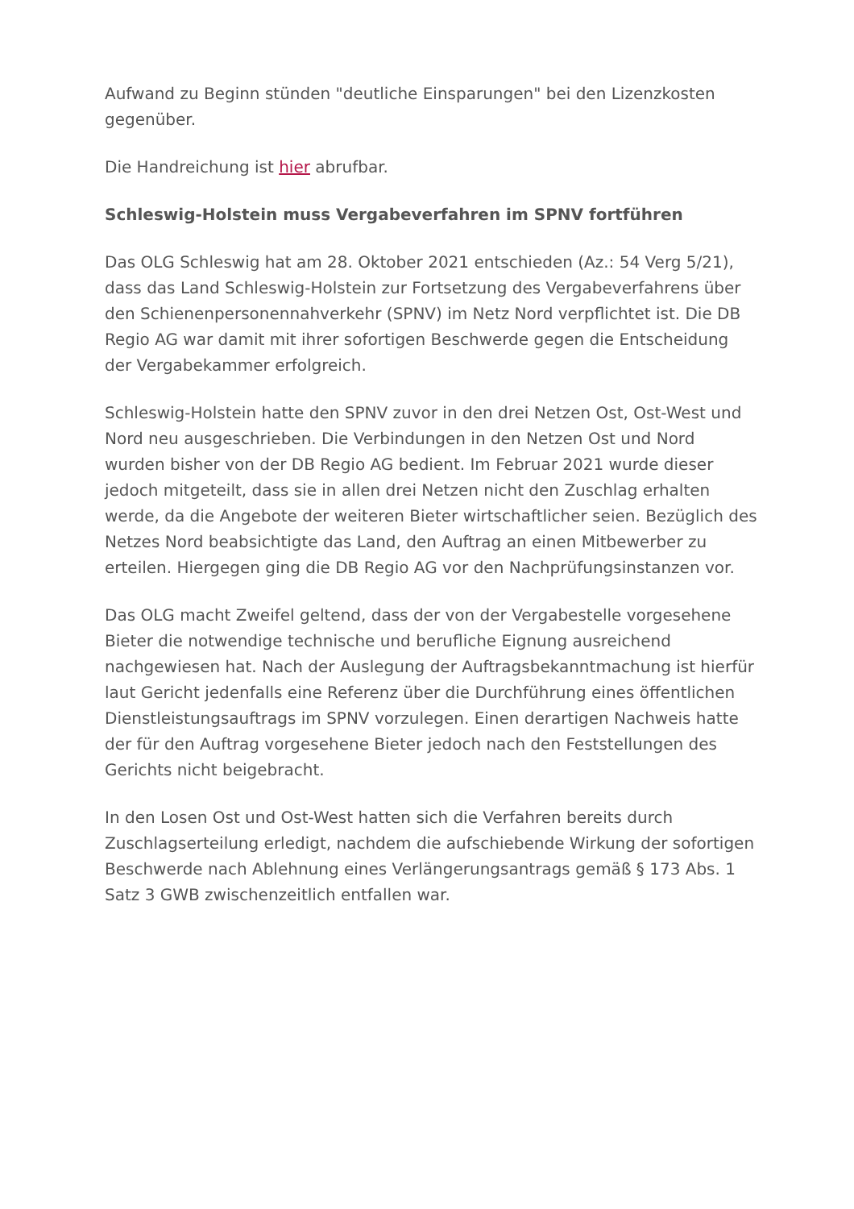Aufwand zu Beginn stünden "deutliche Einsparungen" bei den Lizenzkosten gegenüber.
Die Handreichung ist hier abrufbar.
Schleswig-Holstein muss Vergabeverfahren im SPNV fortführen
Das OLG Schleswig hat am 28. Oktober 2021 entschieden (Az.: 54 Verg 5/21), dass das Land Schleswig-Holstein zur Fortsetzung des Vergabeverfahrens über den Schienenpersonennahverkehr (SPNV) im Netz Nord verpflichtet ist. Die DB Regio AG war damit mit ihrer sofortigen Beschwerde gegen die Entscheidung der Vergabekammer erfolgreich.
Schleswig-Holstein hatte den SPNV zuvor in den drei Netzen Ost, Ost-West und Nord neu ausgeschrieben. Die Verbindungen in den Netzen Ost und Nord wurden bisher von der DB Regio AG bedient. Im Februar 2021 wurde dieser jedoch mitgeteilt, dass sie in allen drei Netzen nicht den Zuschlag erhalten werde, da die Angebote der weiteren Bieter wirtschaftlicher seien. Bezüglich des Netzes Nord beabsichtigte das Land, den Auftrag an einen Mitbewerber zu erteilen. Hiergegen ging die DB Regio AG vor den Nachprüfungsinstanzen vor.
Das OLG macht Zweifel geltend, dass der von der Vergabestelle vorgesehene Bieter die notwendige technische und berufliche Eignung ausreichend nachgewiesen hat. Nach der Auslegung der Auftragsbekanntmachung ist hierfür laut Gericht jedenfalls eine Referenz über die Durchführung eines öffentlichen Dienstleistungsauftrags im SPNV vorzulegen. Einen derartigen Nachweis hatte der für den Auftrag vorgesehene Bieter jedoch nach den Feststellungen des Gerichts nicht beigebracht.
In den Losen Ost und Ost-West hatten sich die Verfahren bereits durch Zuschlagserteilung erledigt, nachdem die aufschiebende Wirkung der sofortigen Beschwerde nach Ablehnung eines Verlängerungsantrags gemäß § 173 Abs. 1 Satz 3 GWB zwischenzeitlich entfallen war.